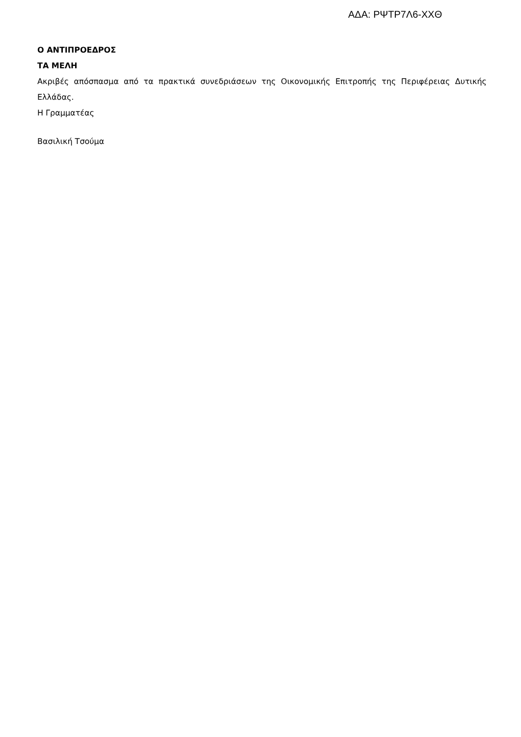ΑΔΑ: ΡΨΤΡ7Λ6-ΧΧΘ
Ο ΑΝΤΙΠΡΟΕΔΡΟΣ
ΤΑ ΜΕΛΗ
Ακριβές απόσπασμα από τα πρακτικά συνεδριάσεων της Οικονομικής Επιτροπής της Περιφέρειας Δυτικής Ελλάδας.
Η Γραμματέας
Βασιλική Τσούμα